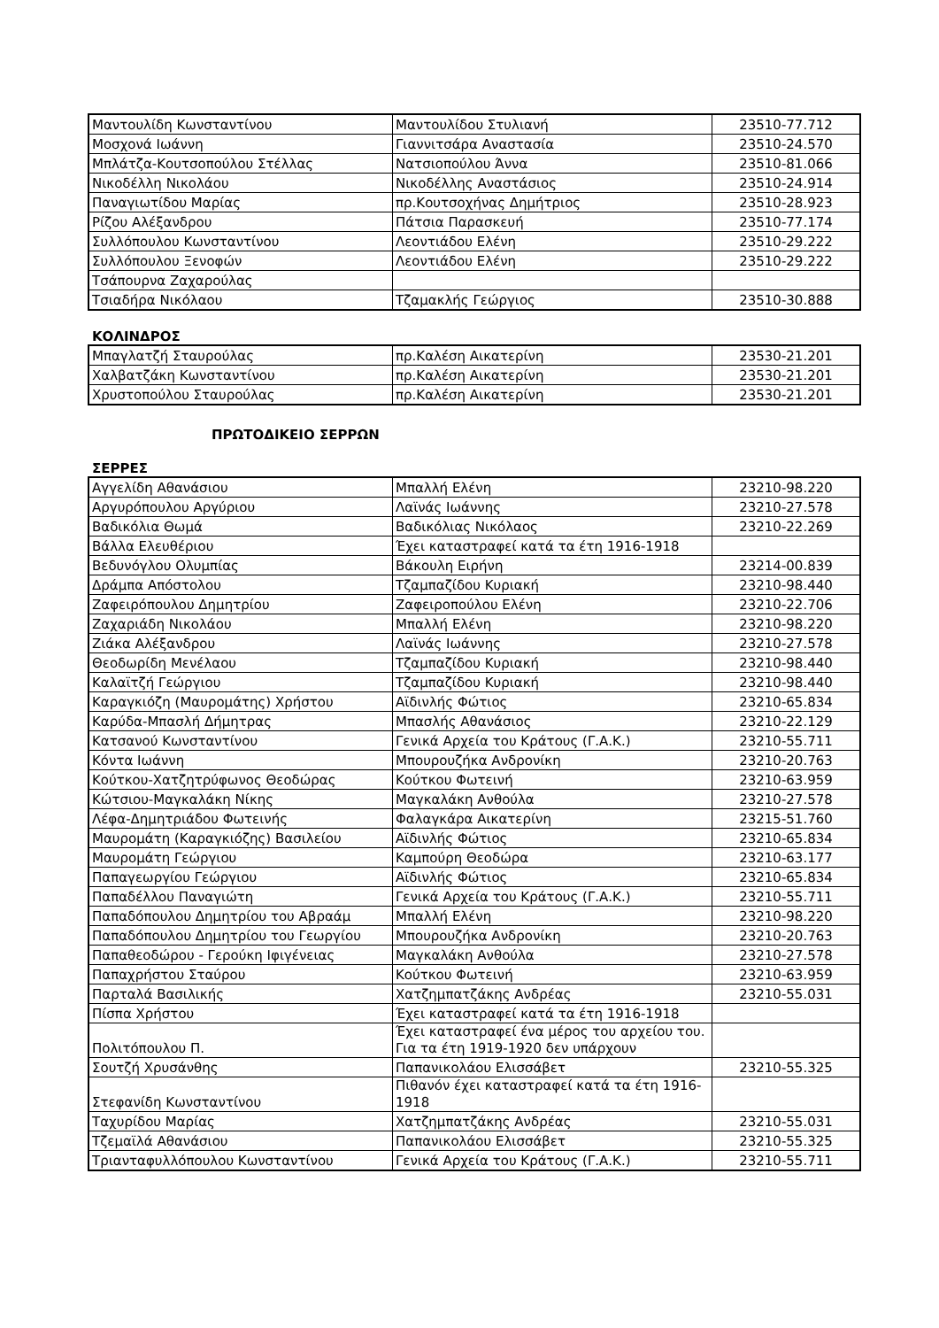| Μαντουλίδη Κωνσταντίνου | Μαντουλίδου Στυλιανή | 23510-77.712 |
| Μοσχονά Ιωάννη | Γιαννιτσάρα Αναστασία | 23510-24.570 |
| Μπλάτζα-Κουτσοπούλου Στέλλας | Νατσιοπούλου Άννα | 23510-81.066 |
| Νικοδέλλη Νικολάου | Νικοδέλλης Αναστάσιος | 23510-24.914 |
| Παναγιωτίδου Μαρίας | πρ.Κουτσοχήνας Δημήτριος | 23510-28.923 |
| Ρίζου Αλέξανδρου | Πάτσια Παρασκευή | 23510-77.174 |
| Συλλόπουλου Κωνσταντίνου | Λεοντιάδου Ελένη | 23510-29.222 |
| Συλλόπουλου Ξενοφών | Λεοντιάδου Ελένη | 23510-29.222 |
| Τσάπουρνα Ζαχαρούλας | | |
| Τσιαδήρα Νικόλαου | Τζαμακλής Γεώργιος | 23510-30.888 |
ΚΟΛΙΝΔΡΟΣ
| Μπαγλατζή Σταυρούλας | πρ.Καλέση Αικατερίνη | 23530-21.201 |
| Χαλβατζάκη Κωνσταντίνου | πρ.Καλέση Αικατερίνη | 23530-21.201 |
| Χρυστοπούλου Σταυρούλας | πρ.Καλέση Αικατερίνη | 23530-21.201 |
ΠΡΩΤΟΔΙΚΕΙΟ ΣΕΡΡΩΝ
ΣΕΡΡΕΣ
| Αγγελίδη Αθανάσιου | Μπαλλή Ελένη | 23210-98.220 |
| Αργυρόπουλου Αργύριου | Λαϊνάς Ιωάννης | 23210-27.578 |
| Βαδικόλια Θωμά | Βαδικόλιας Νικόλαος | 23210-22.269 |
| Βάλλα Ελευθέριου | Έχει καταστραφεί κατά τα έτη 1916-1918 | |
| Βεδυνόγλου Ολυμπίας | Βάκουλη Ειρήνη | 23214-00.839 |
| Δράμπα Απόστολου | Τζαμπαζίδου Κυριακή | 23210-98.440 |
| Ζαφειρόπουλου Δημητρίου | Ζαφειροπούλου Ελένη | 23210-22.706 |
| Ζαχαριάδη Νικολάου | Μπαλλή Ελένη | 23210-98.220 |
| Ζιάκα Αλέξανδρου | Λαϊνάς Ιωάννης | 23210-27.578 |
| Θεοδωρίδη Μενέλαου | Τζαμπαζίδου Κυριακή | 23210-98.440 |
| Καλαϊτζή Γεώργιου | Τζαμπαζίδου Κυριακή | 23210-98.440 |
| Καραγκιόζη (Μαυρομάτης) Χρήστου | Αϊδινλής Φώτιος | 23210-65.834 |
| Καρύδα-Μπασλή Δήμητρας | Μπασλής Αθανάσιος | 23210-22.129 |
| Κατσανού Κωνσταντίνου | Γενικά Αρχεία του Κράτους (Γ.Α.Κ.) | 23210-55.711 |
| Κόντα Ιωάννη | Μπουρουζήκα Ανδρονίκη | 23210-20.763 |
| Κούτκου-Χατζητρύφωνος Θεοδώρας | Κούτκου Φωτεινή | 23210-63.959 |
| Κώτσιου-Μαγκαλάκη Νίκης | Μαγκαλάκη Ανθούλα | 23210-27.578 |
| Λέφα-Δημητριάδου Φωτεινής | Φαλαγκάρα Αικατερίνη | 23215-51.760 |
| Μαυρομάτη (Καραγκιόζης) Βασιλείου | Αϊδινλής Φώτιος | 23210-65.834 |
| Μαυρομάτη Γεώργιου | Καμπούρη Θεοδώρα | 23210-63.177 |
| Παπαγεωργίου Γεώργιου | Αϊδινλής Φώτιος | 23210-65.834 |
| Παπαδέλλου Παναγιώτη | Γενικά Αρχεία του Κράτους (Γ.Α.Κ.) | 23210-55.711 |
| Παπαδόπουλου Δημητρίου του Αβραάμ | Μπαλλή Ελένη | 23210-98.220 |
| Παπαδόπουλου Δημητρίου του Γεωργίου | Μπουρουζήκα Ανδρονίκη | 23210-20.763 |
| Παπαθεοδώρου - Γερούκη Ιφιγένειας | Μαγκαλάκη Ανθούλα | 23210-27.578 |
| Παπαχρήστου Σταύρου | Κούτκου Φωτεινή | 23210-63.959 |
| Παρταλά Βασιλικής | Χατζημπατζάκης Ανδρέας | 23210-55.031 |
| Πίσπα Χρήστου | Έχει καταστραφεί κατά τα έτη 1916-1918 | |
| Πολιτόπουλου Π. | Έχει καταστραφεί ένα μέρος του αρχείου του. Για τα έτη 1919-1920 δεν υπάρχουν | |
| Σουτζή Χρυσάνθης | Παπανικολάου Ελισσάβετ | 23210-55.325 |
| Στεφανίδη Κωνσταντίνου | Πιθανόν έχει καταστραφεί κατά τα έτη 1916-1918 | |
| Ταχυρίδου Μαρίας | Χατζημπατζάκης Ανδρέας | 23210-55.031 |
| Τζεμαϊλά Αθανάσιου | Παπανικολάου Ελισσάβετ | 23210-55.325 |
| Τριανταφυλλόπουλου Κωνσταντίνου | Γενικά Αρχεία του Κράτους (Γ.Α.Κ.) | 23210-55.711 |